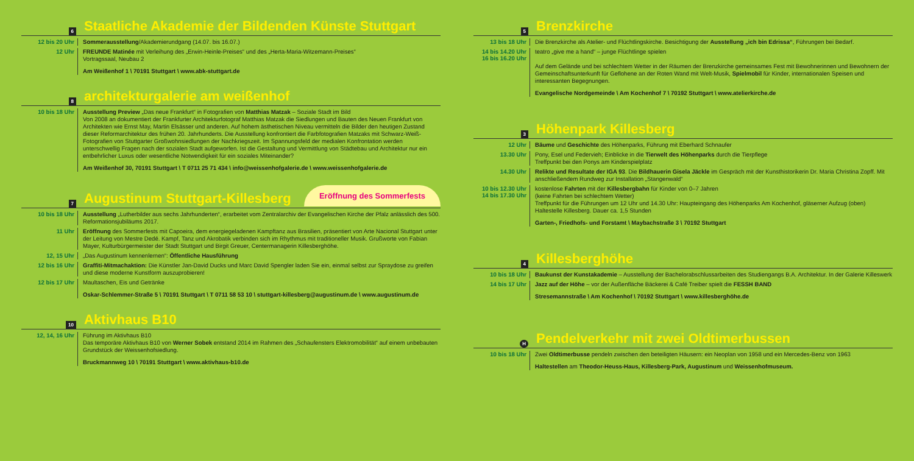6
Staatliche Akademie der Bildenden Künste Stuttgart
12 bis 20 Uhr
Sommerausstellung/Akademierundgang (14.07. bis 16.07.)
12 Uhr
FREUNDE Matinée mit Verleihung des „Erwin-Heinle-Preises“ und des „Herta-Maria-Witzemann-Preises“
Vortragssaal, Neubau 2
Am Weißenhof 1 \ 70191 Stuttgart \ www.abk-stuttgart.de
8
architekturgalerie am weißenhof
10 bis 18 Uhr
Ausstellung Preview „Das neue Frankfurt“ in Fotografien von Matthias Matzak – Soziale Stadt im Bild
Von 2008 an dokumentiert der Frankfurter Architekturfotograf Matthias Matzak die Siedlungen und Bauten des Neuen Frankfurt von Architekten wie Ernst May, Martin Elsässer und anderen. Auf hohem ästhetischen Niveau vermitteln die Bilder den heutigen Zustand dieser Reformarchitektur des frühen 20. Jahrhunderts. Die Ausstellung konfrontiert die Farbfotografien Matzaks mit Schwarz-Weiß-Fotografien von Stuttgarter Großwohnsiedlungen der Nachkriegszeit. Im Spannungsfeld der medialen Konfrontation werden unterschwellig Fragen nach der sozialen Stadt aufgeworfen. Ist die Gestaltung und Vermittlung von Städtebau und Architektur nur ein entbehrlicher Luxus oder wesentliche Notwendigkeit für ein soziales Miteinander?
Am Weißenhof 30, 70191 Stuttgart \ T 0711 25 71 434 \ info@weissenhofgalerie.de \ www.weissenhofgalerie.de
7
Augustinum Stuttgart-Killesberg
Eröffnung des Sommerfests
10 bis 18 Uhr
Ausstellung „Lutherbilder aus sechs Jahrhunderten“, erarbeitet vom Zentralarchiv der Evangelischen Kirche der Pfalz anlässlich des 500. Reformationsjubiläums 2017.
11 Uhr
Eröffnung des Sommerfests mit Capoeira, dem energiegeladenen Kampftanz aus Brasilien, präsentiert von Arte Nacional Stuttgart unter der Leitung von Mestre Dedé. Kampf, Tanz und Akrobatik verbinden sich im Rhythmus mit traditioneller Musik. Grußworte von Fabian Mayer, Kulturbürgermeister der Stadt Stuttgart und Birgit Greuer, Centermanagerin Killesberghöhe.
12, 15 Uhr
„Das Augustinum kennenlernen“: Öffentliche Hausführung
12 bis 16 Uhr
Graffiti-Mitmachaktion: Die Künstler Jan-David Ducks und Marc David Spengler laden Sie ein, einmal selbst zur Spraydose zu greifen und diese moderne Kunstform auszuprobieren!
12 bis 17 Uhr
Maultaschen, Eis und Getränke
Oskar-Schlemmer-Straße 5 \ 70191 Stuttgart \ T 0711 58 53 10 \ stuttgart-killesberg@augustinum.de \ www.augustinum.de
10
Aktivhaus B10
12, 14, 16 Uhr
Führung im Aktivhaus B10
Das temporäre Aktivhaus B10 von Werner Sobek entstand 2014 im Rahmen des „Schaufensters Elektromobilität“ auf einem unbebauten Grundstück der Weissenhofsiedlung.
Bruckmannweg 10 \ 70191 Stuttgart \ www.aktivhaus-b10.de
5
Brenzkirche
13 bis 18 Uhr
Die Brenzkirche als Atelier- und Flüchtlingskirche. Besichtigung der Ausstellung „ich bin Edrissa“, Führungen bei Bedarf.
14 bis 14.20 Uhr
16 bis 16.20 Uhr
teatro „give me a hand“ – junge Flüchtlinge spielen
Auf dem Gelände und bei schlechtem Wetter in der Räumen der Brenzkirche gemeinsames Fest mit Bewohnerinnen und Bewohnern der Gemeinschaftsunterkunft für Geflohene an der Roten Wand mit Welt-Musik, Spielmobil für Kinder, internationalen Speisen und interessanten Begegnungen.
Evangelische Nordgemeinde \ Am Kochenhof 7 \ 70192 Stuttgart \ www.atelierkirche.de
3
Höhenpark Killesberg
12 Uhr
Bäume und Geschichte des Höhenparks, Führung mit Eberhard Schnaufer
13.30 Uhr
Pony, Esel und Federvieh; Einblicke in die Tierwelt des Höhenparks durch die Tierpflege
Treffpunkt bei den Ponys am Kinderspielplatz
14.30 Uhr
Relikte und Resultate der IGA 93. Die Bildhauerin Gisela Jäckle im Gespräch mit der Kunsthistorikerin Dr. Maria Christina Zopff. Mit anschließendem Rundweg zur Installation „Stangenwald“
10 bis 12.30 Uhr
14 bis 17.30 Uhr
kostenlose Fahrten mit der Killesbergbahn für Kinder von 0–7 Jahren
(keine Fahrten bei schlechtem Wetter)
Treffpunkt für die Führungen um 12 Uhr und 14.30 Uhr: Haupteingang des Höhenparks Am Kochenhof, gläserner Aufzug (oben) Haltestelle Killesberg. Dauer ca. 1,5 Stunden
Garten-, Friedhofs- und Forstamt \ Maybachstraße 3 \ 70192 Stuttgart
4
Killesberghöhe
10 bis 18 Uhr
Baukunst der Kunstakademie – Ausstellung der Bachelorabschlussarbeiten des Studiengangs B.A. Architektur. In der Galerie Killeswerk
14 bis 17 Uhr
Jazz auf der Höhe – vor der Außenfläche Bäckerei & Café Treiber spielt die FESSH BAND
Stresemannstraße \ Am Kochenhof \ 70192 Stuttgart \ www.killesberghöhe.de
H
Pendelverkehr mit zwei Oldtimerbussen
10 bis 18 Uhr
Zwei Oldtimerbusse pendeln zwischen den beteiligten Häusern: ein Neoplan von 1958 und ein Mercedes-Benz von 1963
Haltestellen am Theodor-Heuss-Haus, Killesberg-Park, Augustinum und Weissenhofmuseum.